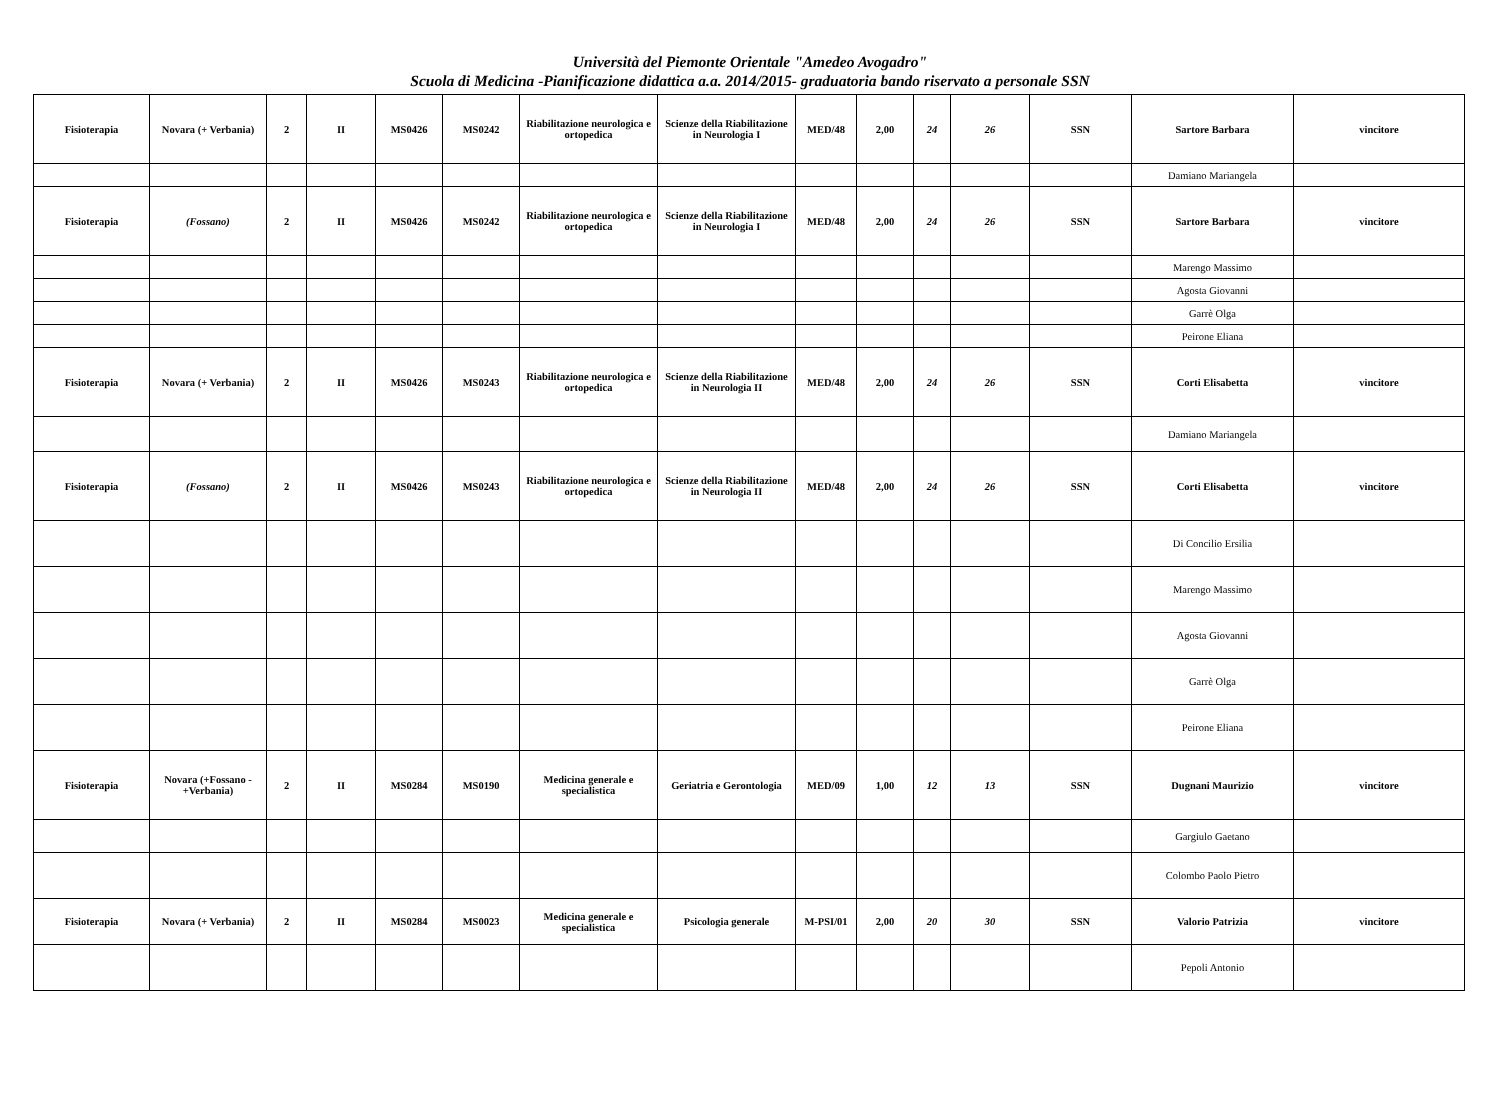Università del Piemonte Orientale "Amedeo Avogadro"
Scuola di Medicina -Pianificazione didattica a.a. 2014/2015- graduatoria bando riservato a personale SSN
| Fisioterapia | Novara (+ Verbania) | 2 | II | MS0426 | MS0242 | Riabilitazione neurologica e ortopedica | Scienze della Riabilitazione in Neurologia I | MED/48 | 2,00 | 24 | 26 | SSN | Sartore Barbara | vincitore |
| | | | | | | | | | | | | | Damiano Mariangela | |
| Fisioterapia | (Fossano) | 2 | II | MS0426 | MS0242 | Riabilitazione neurologica e ortopedica | Scienze della Riabilitazione in Neurologia I | MED/48 | 2,00 | 24 | 26 | SSN | Sartore Barbara | vincitore |
| | | | | | | | | | | | | | Marengo Massimo | |
| | | | | | | | | | | | | | Agosta Giovanni | |
| | | | | | | | | | | | | | Garrè Olga | |
| | | | | | | | | | | | | | Peirone Eliana | |
| Fisioterapia | Novara (+ Verbania) | 2 | II | MS0426 | MS0243 | Riabilitazione neurologica e ortopedica | Scienze della Riabilitazione in Neurologia II | MED/48 | 2,00 | 24 | 26 | SSN | Corti Elisabetta | vincitore |
| | | | | | | | | | | | | | Damiano Mariangela | |
| Fisioterapia | (Fossano) | 2 | II | MS0426 | MS0243 | Riabilitazione neurologica e ortopedica | Scienze della Riabilitazione in Neurologia II | MED/48 | 2,00 | 24 | 26 | SSN | Corti Elisabetta | vincitore |
| | | | | | | | | | | | | | Di Concilio Ersilia | |
| | | | | | | | | | | | | | Marengo Massimo | |
| | | | | | | | | | | | | | Agosta Giovanni | |
| | | | | | | | | | | | | | Garrè Olga | |
| | | | | | | | | | | | | | Peirone Eliana | |
| Fisioterapia | Novara (+Fossano - +Verbania) | 2 | II | MS0284 | MS0190 | Medicina generale e specialistica | Geriatria e Gerontologia | MED/09 | 1,00 | 12 | 13 | SSN | Dugnani Maurizio | vincitore |
| | | | | | | | | | | | | | Gargiulo Gaetano | |
| | | | | | | | | | | | | | Colombo Paolo Pietro | |
| Fisioterapia | Novara (+ Verbania) | 2 | II | MS0284 | MS0023 | Medicina generale e specialistica | Psicologia generale | M-PSI/01 | 2,00 | 20 | 30 | SSN | Valorio Patrizia | vincitore |
| | | | | | | | | | | | | | Pepoli Antonio | |